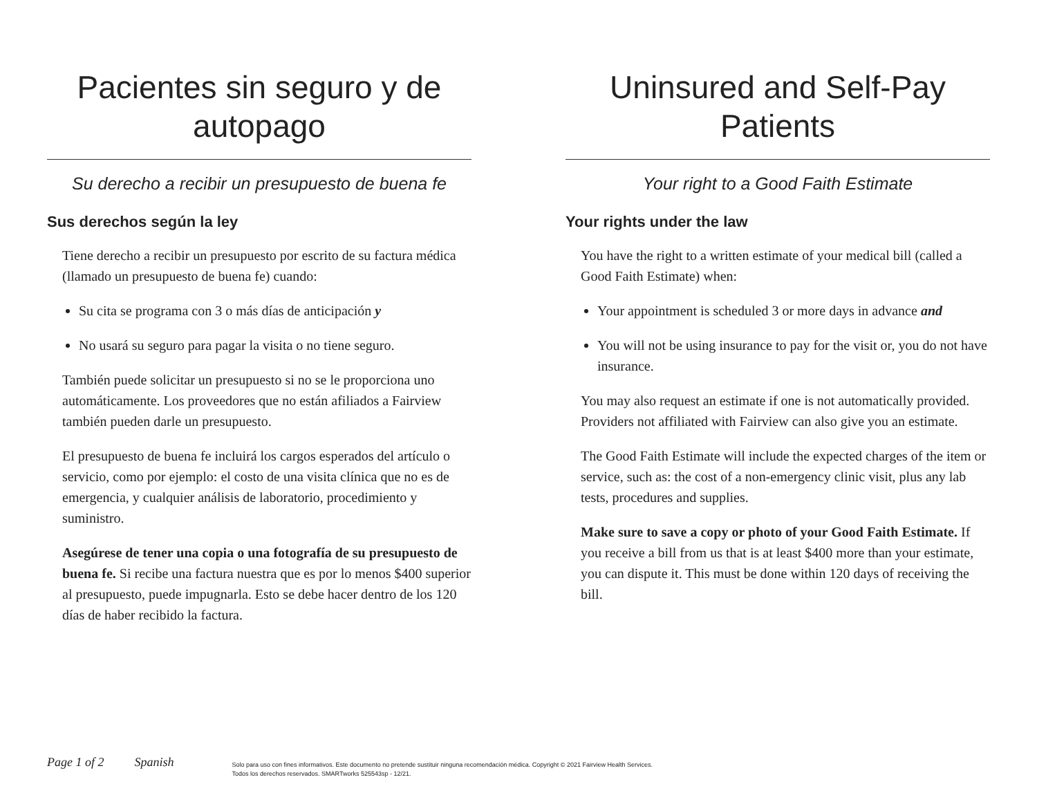Pacientes sin seguro y de autopago
Su derecho a recibir un presupuesto de buena fe
Sus derechos según la ley
Tiene derecho a recibir un presupuesto por escrito de su factura médica (llamado un presupuesto de buena fe) cuando:
Su cita se programa con 3 o más días de anticipación y
No usará su seguro para pagar la visita o no tiene seguro.
También puede solicitar un presupuesto si no se le proporciona uno automáticamente. Los proveedores que no están afiliados a Fairview también pueden darle un presupuesto.
El presupuesto de buena fe incluirá los cargos esperados del artículo o servicio, como por ejemplo: el costo de una visita clínica que no es de emergencia, y cualquier análisis de laboratorio, procedimiento y suministro.
Asegúrese de tener una copia o una fotografía de su presupuesto de buena fe. Si recibe una factura nuestra que es por lo menos $400 superior al presupuesto, puede impugnarla. Esto se debe hacer dentro de los 120 días de haber recibido la factura.
Uninsured and Self-Pay Patients
Your right to a Good Faith Estimate
Your rights under the law
You have the right to a written estimate of your medical bill (called a Good Faith Estimate) when:
Your appointment is scheduled 3 or more days in advance and
You will not be using insurance to pay for the visit or, you do not have insurance.
You may also request an estimate if one is not automatically provided. Providers not affiliated with Fairview can also give you an estimate.
The Good Faith Estimate will include the expected charges of the item or service, such as: the cost of a non-emergency clinic visit, plus any lab tests, procedures and supplies.
Make sure to save a copy or photo of your Good Faith Estimate. If you receive a bill from us that is at least $400 more than your estimate, you can dispute it. This must be done within 120 days of receiving the bill.
Page 1 of 2 Spanish
Solo para uso con fines informativos. Este documento no pretende sustituir ninguna recomendación médica. Copyright © 2021 Fairview Health Services.
Todos los derechos reservados. SMARTworks 525543sp - 12/21.